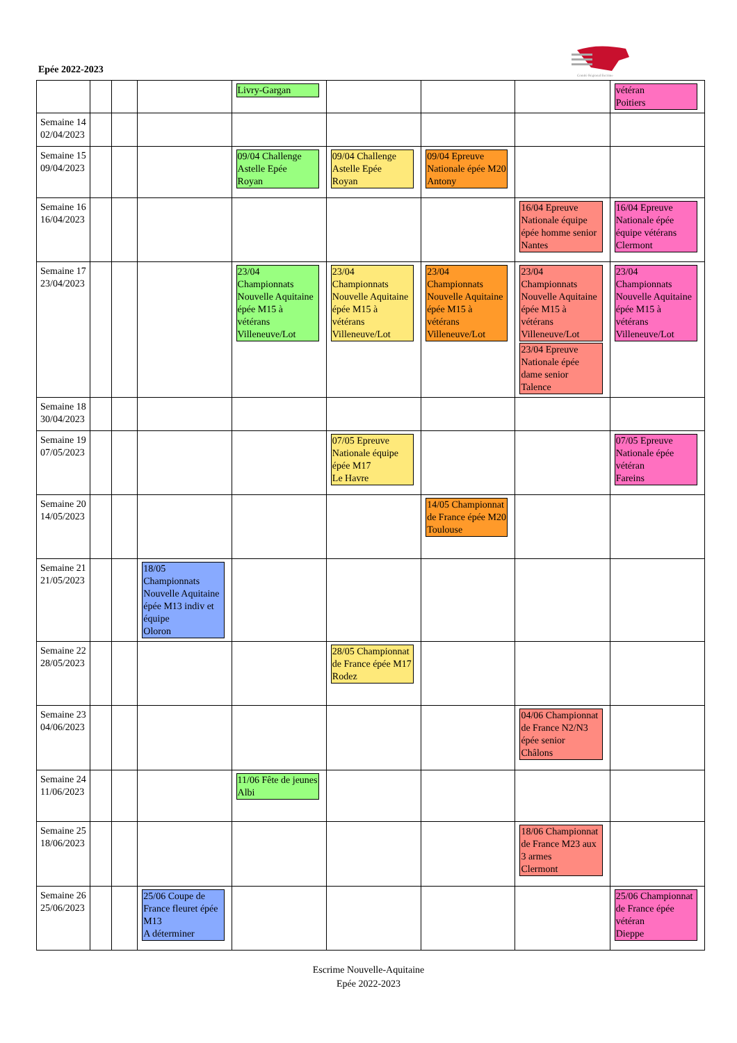Epée 2022-2023
Comité Régional Escrime
| | | | | Livry-Gargan | | | | vétéran Poitiers |
| Semaine 14 02/04/2023 | | | | | | | | |
| Semaine 15 09/04/2023 | | | | 09/04 Challenge Astelle Epée Royan | 09/04 Challenge Astelle Epée Royan | 09/04 Epreuve Nationale épée M20 Antony | | |
| Semaine 16 16/04/2023 | | | | | | | 16/04 Epreuve Nationale équipe épée homme senior Nantes | 16/04 Epreuve Nationale épée équipe vétérans Clermont |
| Semaine 17 23/04/2023 | | | | 23/04 Championnats Nouvelle Aquitaine épée M15 à vétérans Villeneuve/Lot | 23/04 Championnats Nouvelle Aquitaine épée M15 à vétérans Villeneuve/Lot | 23/04 Championnats Nouvelle Aquitaine épée M15 à vétérans Villeneuve/Lot | 23/04 Championnats Nouvelle Aquitaine épée M15 à vétérans Villeneuve/Lot 23/04 Epreuve Nationale épée dame senior Talence | 23/04 Championnats Nouvelle Aquitaine épée M15 à vétérans Villeneuve/Lot |
| Semaine 18 30/04/2023 | | | | | | | | |
| Semaine 19 07/05/2023 | | | | | 07/05 Epreuve Nationale équipe épée M17 Le Havre | | | 07/05 Epreuve Nationale épée vétéran Fareins |
| Semaine 20 14/05/2023 | | | | | | 14/05 Championnat de France épée M20 Toulouse | | |
| Semaine 21 21/05/2023 | | | 18/05 Championnats Nouvelle Aquitaine épée M13 indiv et équipe Oloron | | | | | |
| Semaine 22 28/05/2023 | | | | | 28/05 Championnat de France épée M17 Rodez | | | |
| Semaine 23 04/06/2023 | | | | | | | 04/06 Championnat de France N2/N3 épée senior Châlons | |
| Semaine 24 11/06/2023 | | | | 11/06 Fête de jeunes Albi | | | | |
| Semaine 25 18/06/2023 | | | | | | | 18/06 Championnat de France M23 aux 3 armes Clermont | |
| Semaine 26 25/06/2023 | | | 25/06 Coupe de France fleuret épée M13 A déterminer | | | | | 25/06 Championnat de France épée vétéran Dieppe |
Escrime Nouvelle-Aquitaine
Epée 2022-2023